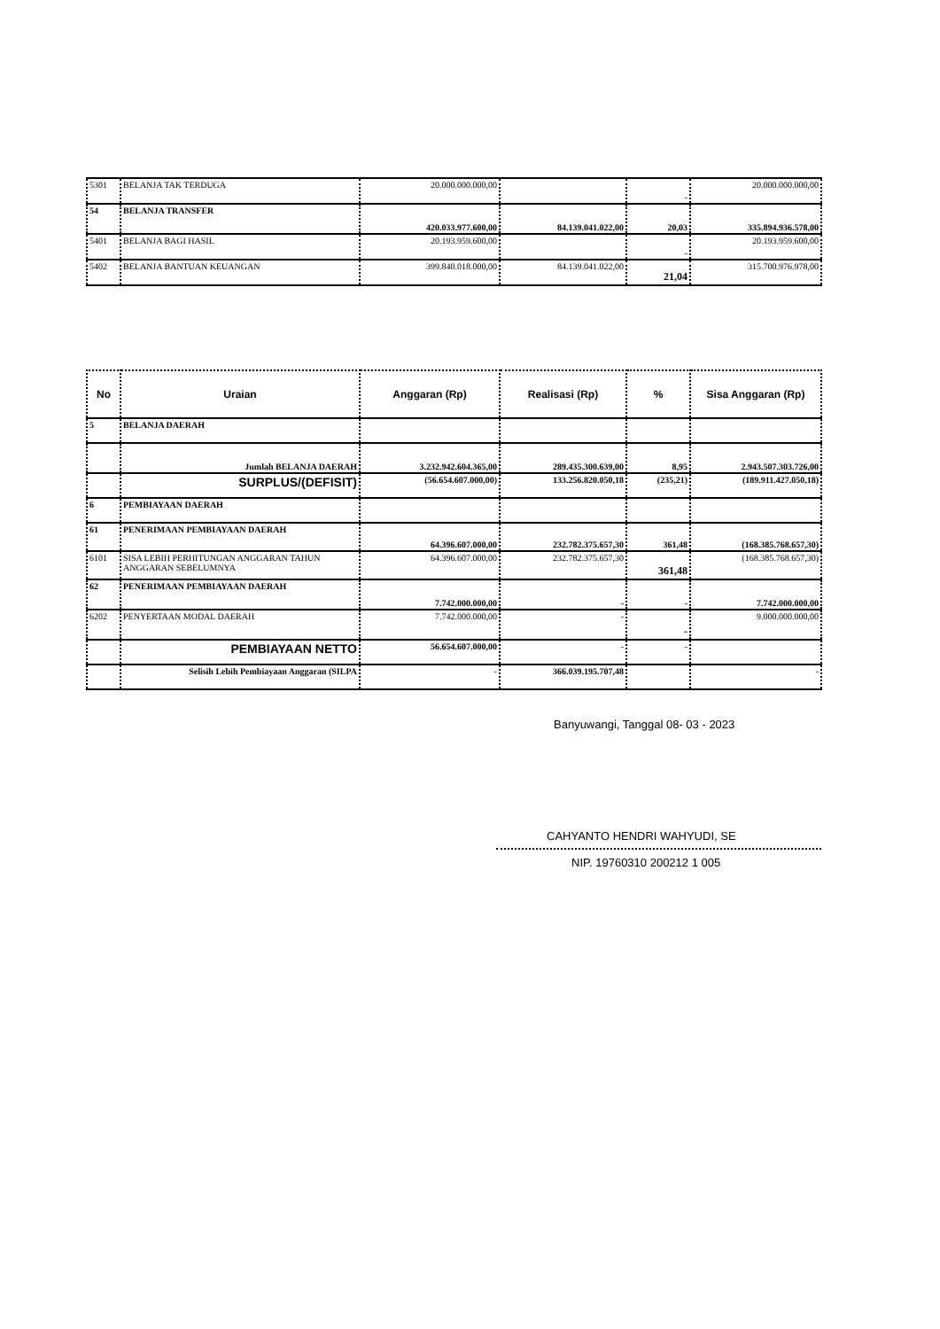| 5301 | BELANJA TAK TERDUGA | 20.000.000.000,00 | | - | 20.000.000.000,00 |
| 54 | BELANJA TRANSFER | 420.033.977.600,00 | 84.139.041.022,00 | 20,03 | 335.894.936.578,00 |
| 5401 | BELANJA BAGI HASIL | 20.193.959.600,00 | | - | 20.193.959.600,00 |
| 5402 | BELANJA BANTUAN KEUANGAN | 399.840.018.000,00 | 84.139.041.022,00 | 21,04 | 315.700.976.978,00 |
| No | Uraian | Anggaran (Rp) | Realisasi (Rp) | % | Sisa Anggaran (Rp) |
| --- | --- | --- | --- | --- | --- |
| 5 | BELANJA DAERAH | | | | |
| | Jumlah BELANJA DAERAH | 3.232.942.604.365,00 | 289.435.300.639,00 | 8,95 | 2.943.507.303.726,00 |
| | SURPLUS/(DEFISIT) | (56.654.607.000,00) | 133.256.820.050,18 | (235,21) | (189.911.427.050,18) |
| 6 | PEMBIAYAAN DAERAH | | | | |
| 61 | PENERIMAAN PEMBIAYAAN DAERAH | 64.396.607.000,00 | 232.782.375.657,30 | 361,48 | (168.385.768.657,30) |
| 6101 | SISA LEBIH PERHITUNGAN ANGGARAN TAHUN ANGGARAN SEBELUMNYA | 64.396.607.000,00 | 232.782.375.657,30 | 361,48 | (168.385.768.657,30) |
| 62 | PENERIMAAN PEMBIAYAAN DAERAH | 7.742.000.000,00 | - | - | 7.742.000.000,00 |
| 6202 | PENYERTAAN MODAL DAERAH | 7.742.000.000,00 | - | - | 9.000.000.000,00 |
| | PEMBIAYAAN NETTO | 56.654.607.000,00 | - | - | |
| | Selisih Lebih Pembiayaan Anggaran (SILPA | - | 366.039.195.707,48 | | - |
Banyuwangi, Tanggal 08- 03 - 2023
CAHYANTO HENDRI WAHYUDI, SE
NIP. 19760310 200212 1 005